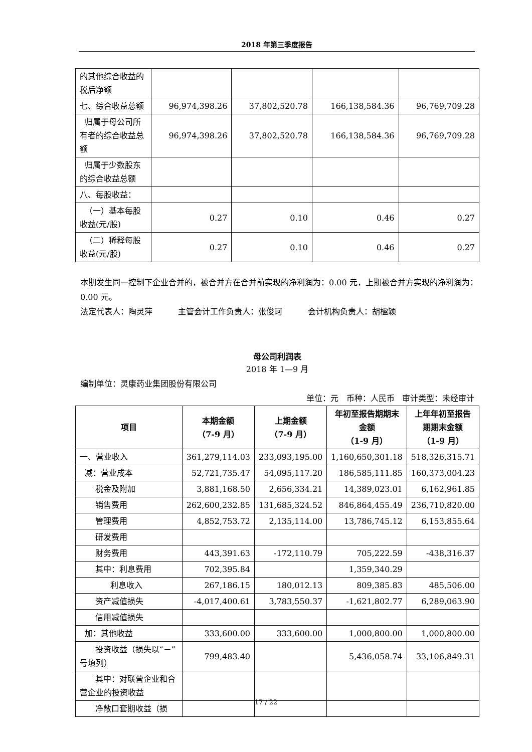2018 年第三季度报告
| 的其他综合收益的税后净额 | | | | |
| 七、综合收益总额 | 96,974,398.26 | 37,802,520.78 | 166,138,584.36 | 96,769,709.28 |
| 归属于母公司所有者的综合收益总额 | 96,974,398.26 | 37,802,520.78 | 166,138,584.36 | 96,769,709.28 |
| 归属于少数股东的综合收益总额 | | | | |
| 八、每股收益： | | | | |
| （一）基本每股收益(元/股) | 0.27 | 0.10 | 0.46 | 0.27 |
| （二）稀释每股收益(元/股) | 0.27 | 0.10 | 0.46 | 0.27 |
本期发生同一控制下企业合并的，被合并方在合并前实现的净利润为：0.00 元，上期被合并方实现的净利润为： 0.00 元。
法定代表人：陶灵萍 主管会计工作负责人：张俊珂 会计机构负责人：胡楹颖
母公司利润表
2018 年 1—9 月
编制单位：灵康药业集团股份有限公司
单位：元 币种：人民币 审计类型：未经审计
| 项目 | 本期金额 （7-9 月） | 上期金额 （7-9 月） | 年初至报告期期末金额 （1-9 月） | 上年年初至报告期期末金额 （1-9 月） |
| --- | --- | --- | --- | --- |
| 一、营业收入 | 361,279,114.03 | 233,093,195.00 | 1,160,650,301.18 | 518,326,315.71 |
| 减：营业成本 | 52,721,735.47 | 54,095,117.20 | 186,585,111.85 | 160,373,004.23 |
| 税金及附加 | 3,881,168.50 | 2,656,334.21 | 14,389,023.01 | 6,162,961.85 |
| 销售费用 | 262,600,232.85 | 131,685,324.52 | 846,864,455.49 | 236,710,820.00 |
| 管理费用 | 4,852,753.72 | 2,135,114.00 | 13,786,745.12 | 6,153,855.64 |
| 研发费用 | | | | |
| 财务费用 | 443,391.63 | -172,110.79 | 705,222.59 | -438,316.37 |
| 其中：利息费用 | 702,395.84 | | 1,359,340.29 | |
| 利息收入 | 267,186.15 | 180,012.13 | 809,385.83 | 485,506.00 |
| 资产减值损失 | -4,017,400.61 | 3,783,550.37 | -1,621,802.77 | 6,289,063.90 |
| 信用减值损失 | | | | |
| 加：其他收益 | 333,600.00 | 333,600.00 | 1,000,800.00 | 1,000,800.00 |
| 投资收益（损失以“－”号填列） | 799,483.40 | | 5,436,058.74 | 33,106,849.31 |
| 其中：对联营企业和合营企业的投资收益 | | | | |
| 净敞口套期收益（损 | | | | |
17 / 22